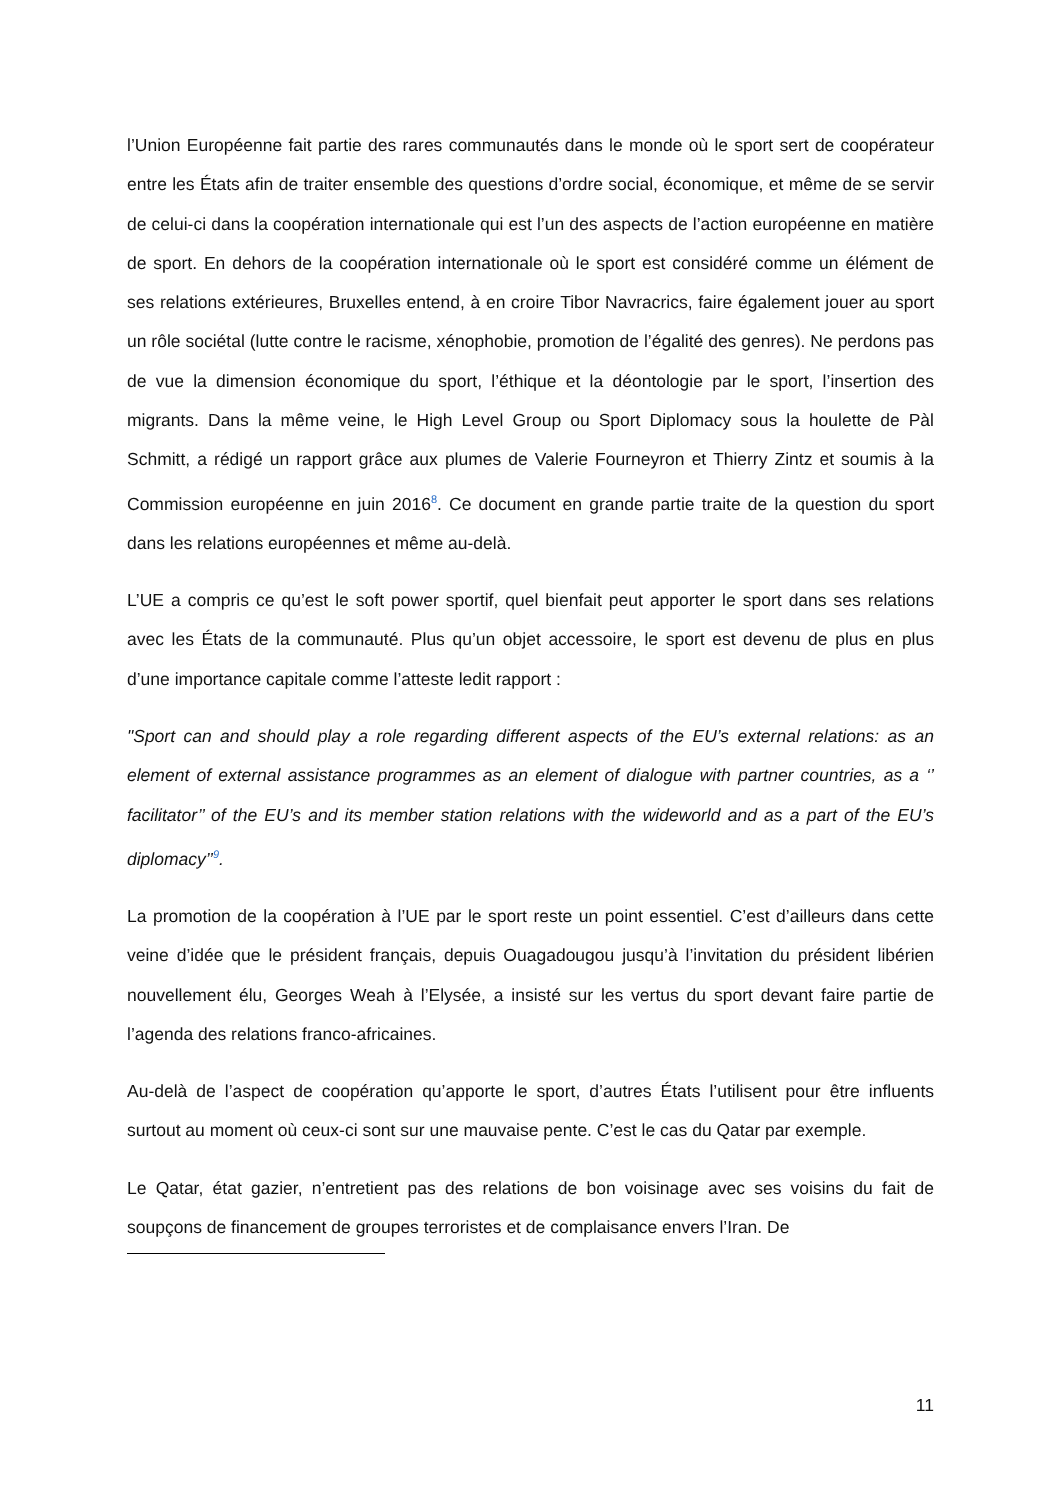l’Union Européenne fait partie des rares communautés dans le monde où le sport sert de coopérateur entre les États afin de traiter ensemble des questions d’ordre social, économique, et même de se servir de celui-ci dans la coopération internationale qui est l’un des aspects de l’action européenne en matière de sport. En dehors de la coopération internationale où le sport est considéré comme un élément de ses relations extérieures, Bruxelles entend, à en croire Tibor Navracrics, faire également jouer au sport un rôle sociétal (lutte contre le racisme, xénophobie, promotion de l’égalité des genres). Ne perdons pas de vue la dimension économique du sport, l’éthique et la déontologie par le sport, l’insertion des migrants. Dans la même veine, le High Level Group ou Sport Diplomacy sous la houlette de Pàl Schmitt, a rédigé un rapport grâce aux plumes de Valerie Fourneyron et Thierry Zintz et soumis à la Commission européenne en juin 2016<sup>8</sup>. Ce document en grande partie traite de la question du sport dans les relations européennes et même au-delà.
L’UE a compris ce qu’est le soft power sportif, quel bienfait peut apporter le sport dans ses relations avec les États de la communauté. Plus qu’un objet accessoire, le sport est devenu de plus en plus d’une importance capitale comme l’atteste ledit rapport :
"Sport can and should play a role regarding different aspects of the EU’s external relations: as an element of external assistance programmes as an element of dialogue with partner countries, as a ‘’ facilitator’’ of the EU’s and its member station relations with the wideworld and as a part of the EU’s diplomacy’’<sup>9</sup>.
La promotion de la coopération à l’UE par le sport reste un point essentiel. C’est d’ailleurs dans cette veine d’idée que le président français, depuis Ouagadougou jusqu’à l’invitation du président libérien nouvellement élu, Georges Weah à l’Elysée, a insisté sur les vertus du sport devant faire partie de l’agenda des relations franco-africaines.
Au-delà de l’aspect de coopération qu’apporte le sport, d’autres États l’utilisent pour être influents surtout au moment où ceux-ci sont sur une mauvaise pente. C’est le cas du Qatar par exemple.
Le Qatar, état gazier, n’entretient pas des relations de bon voisinage avec ses voisins du fait de soupçons de financement de groupes terroristes et de complaisance envers l’Iran. De
11